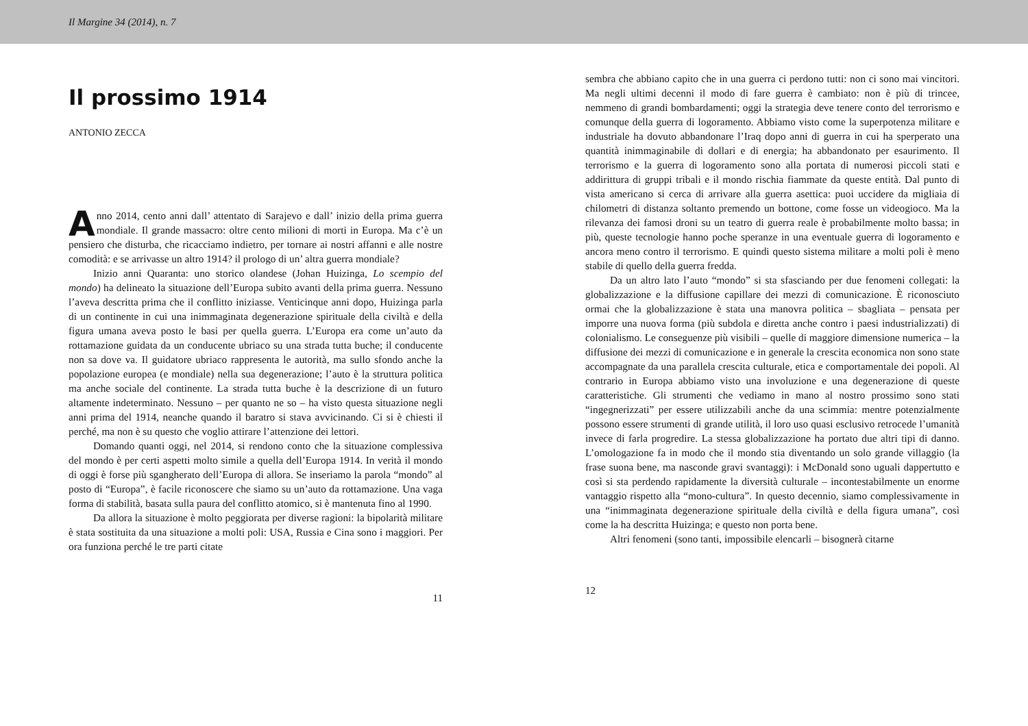Il Margine 34 (2014), n. 7
Il prossimo 1914
ANTONIO ZECCA
Anno 2014, cento anni dall’ attentato di Sarajevo e dall’ inizio della prima guerra mondiale. Il grande massacro: oltre cento milioni di morti in Europa. Ma c’è un pensiero che disturba, che ricacciamo indietro, per tornare ai nostri affanni e alle nostre comodità: e se arrivasse un altro 1914? il prologo di un’ altra guerra mondiale?
Inizio anni Quaranta: uno storico olandese (Johan Huizinga, Lo scempio del mondo) ha delineato la situazione dell’Europa subito avanti della prima guerra. Nessuno l’aveva descritta prima che il conflitto iniziasse. Venticinque anni dopo, Huizinga parla di un continente in cui una inimmaginata degenerazione spirituale della civiltà e della figura umana aveva posto le basi per quella guerra. L’Europa era come un’auto da rottamazione guidata da un conducente ubriaco su una strada tutta buche; il conducente non sa dove va. Il guidatore ubriaco rappresenta le autorità, ma sullo sfondo anche la popolazione europea (e mondiale) nella sua degenerazione; l’auto è la struttura politica ma anche sociale del continente. La strada tutta buche è la descrizione di un futuro altamente indeterminato. Nessuno – per quanto ne so – ha visto questa situazione negli anni prima del 1914, neanche quando il baratro si stava avvicinando. Ci si è chiesti il perché, ma non è su questo che voglio attirare l’attenzione dei lettori.
Domando quanti oggi, nel 2014, si rendono conto che la situazione complessiva del mondo è per certi aspetti molto simile a quella dell’Europa 1914. In verità il mondo di oggi è forse più sgangherato dell’Europa di allora. Se inseriamo la parola “mondo” al posto di “Europa”, è facile riconoscere che siamo su un’auto da rottamazione. Una vaga forma di stabilità, basata sulla paura del conflitto atomico, si è mantenuta fino al 1990.
Da allora la situazione è molto peggiorata per diverse ragioni: la bipolarità militare è stata sostituita da una situazione a molti poli: USA, Russia e Cina sono i maggiori. Per ora funziona perché le tre parti citate
11
sembra che abbiano capito che in una guerra ci perdono tutti: non ci sono mai vincitori. Ma negli ultimi decenni il modo di fare guerra è cambiato: non è più di trincee, nemmeno di grandi bombardamenti; oggi la strategia deve tenere conto del terrorismo e comunque della guerra di logoramento. Abbiamo visto come la superpotenza militare e industriale ha dovuto abbandonare l’Iraq dopo anni di guerra in cui ha sperperato una quantità inimmaginabile di dollari e di energia; ha abbandonato per esaurimento. Il terrorismo e la guerra di logoramento sono alla portata di numerosi piccoli stati e addirittura di gruppi tribali e il mondo rischia fiammate da queste entità. Dal punto di vista americano si cerca di arrivare alla guerra asettica: puoi uccidere da migliaia di chilometri di distanza soltanto premendo un bottone, come fosse un videogioco. Ma la rilevanza dei famosi droni su un teatro di guerra reale è probabilmente molto bassa; in più, queste tecnologie hanno poche speranze in una eventuale guerra di logoramento e ancora meno contro il terrorismo. E quindi questo sistema militare a molti poli è meno stabile di quello della guerra fredda.
Da un altro lato l’auto “mondo” si sta sfasciando per due fenomeni collegati: la globalizzazione e la diffusione capillare dei mezzi di comunicazione. È riconosciuto ormai che la globalizzazione è stata una manovra politica – sbagliata – pensata per imporre una nuova forma (più subdola e diretta anche contro i paesi industrializzati) di colonialismo. Le conseguenze più visibili – quelle di maggiore dimensione numerica – la diffusione dei mezzi di comunicazione e in generale la crescita economica non sono state accompagnate da una parallela crescita culturale, etica e comportamentale dei popoli. Al contrario in Europa abbiamo visto una involuzione e una degenerazione di queste caratteristiche. Gli strumenti che vediamo in mano al nostro prossimo sono stati “ingegnerizzati” per essere utilizzabili anche da una scimmia: mentre potenzialmente possono essere strumenti di grande utilità, il loro uso quasi esclusivo retrocede l’umanità invece di farla progredire. La stessa globalizzazione ha portato due altri tipi di danno. L’omologazione fa in modo che il mondo stia diventando un solo grande villaggio (la frase suona bene, ma nasconde gravi svantaggi): i McDonald sono uguali dappertutto e così si sta perdendo rapidamente la diversità culturale – incontestabilmente un enorme vantaggio rispetto alla “mono-cultura”. In questo decennio, siamo complessivamente in una “inimmaginata degenerazione spirituale della civiltà e della figura umana”, così come la ha descritta Huizinga; e questo non porta bene.
Altri fenomeni (sono tanti, impossibile elencarli – bisognerà citarne
12